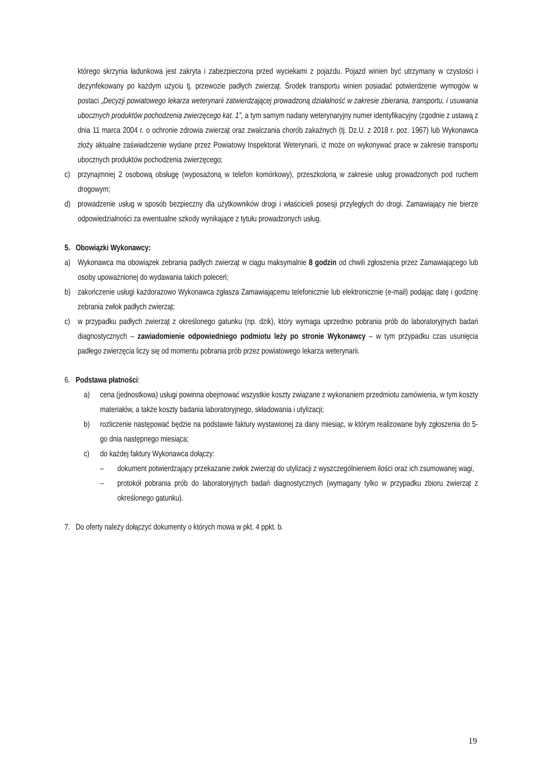którego skrzynia ładunkowa jest zakryta i zabezpieczona przed wyciekami z pojazdu. Pojazd winien być utrzymany w czystości i dezynfekowany po każdym użyciu tj. przewozie padłych zwierząt. Środek transportu winien posiadać potwierdzenie wymogów w postaci „Decyzji powiatowego lekarza weterynarii zatwierdzającej prowadzoną działalność w zakresie zbierania, transportu, i usuwania ubocznych produktów pochodzenia zwierzęcego kat. 1”, a tym samym nadany weterynaryjny numer identyfikacyjny (zgodnie z ustawą z dnia 11 marca 2004 r. o ochronie zdrowia zwierząt oraz zwalczania chorób zakaźnych (tj. Dz.U. z 2018 r. poz. 1967) lub Wykonawca złoży aktualne zaświadczenie wydane przez Powiatowy Inspektorat Weterynarii, iż może on wykonywać prace w zakresie transportu ubocznych produktów pochodzenia zwierzęcego;
c) przynajmniej 2 osobową obsługę (wyposażoną w telefon komórkowy), przeszkoloną w zakresie usług prowadzonych pod ruchem drogowym;
d) prowadzenie usług w sposób bezpieczny dla użytkowników drogi i właścicieli posesji przyległych do drogi. Zamawiający nie bierze odpowiedzialności za ewentualne szkody wynikające z tytułu prowadzonych usług.
5. Obowiązki Wykonawcy:
a) Wykonawca ma obowiązek zebrania padłych zwierząt w ciągu maksymalnie 8 godzin od chwili zgłoszenia przez Zamawiającego lub osoby upoważnionej do wydawania takich poleceń;
b) zakończenie usługi każdorazowo Wykonawca zgłasza Zamawiającemu telefonicznie lub elektronicznie (e-mail) podając datę i godzinę zebrania zwłok padłych zwierząt;
c) w przypadku padłych zwierząt z określonego gatunku (np. dzik), który wymaga uprzednio pobrania prób do laboratoryjnych badań diagnostycznych – zawiadomienie odpowiedniego podmiotu leży po stronie Wykonawcy – w tym przypadku czas usunięcia padłego zwierzęcia liczy się od momentu pobrania prób przez powiatowego lekarza weterynarii.
6. Podstawa płatności:
a) cena (jednostkowa) usługi powinna obejmować wszystkie koszty związane z wykonaniem przedmiotu zamówienia, w tym koszty materiałów, a także koszty badania laboratoryjnego, składowania i utylizacji;
b) rozliczenie następować będzie na podstawie faktury wystawionej za dany miesiąc, w którym realizowane były zgłoszenia do 5-go dnia następnego miesiąca;
c) do każdej faktury Wykonawca dołączy:
– dokument potwierdzający przekazanie zwłok zwierząt do utylizacji z wyszczególnieniem ilości oraz ich zsumowanej wagi,
– protokół pobrania prób do laboratoryjnych badań diagnostycznych (wymagany tylko w przypadku zbioru zwierząt z określonego gatunku).
7. Do oferty należy dołączyć dokumenty o których mowa w pkt. 4 ppkt. b.
19